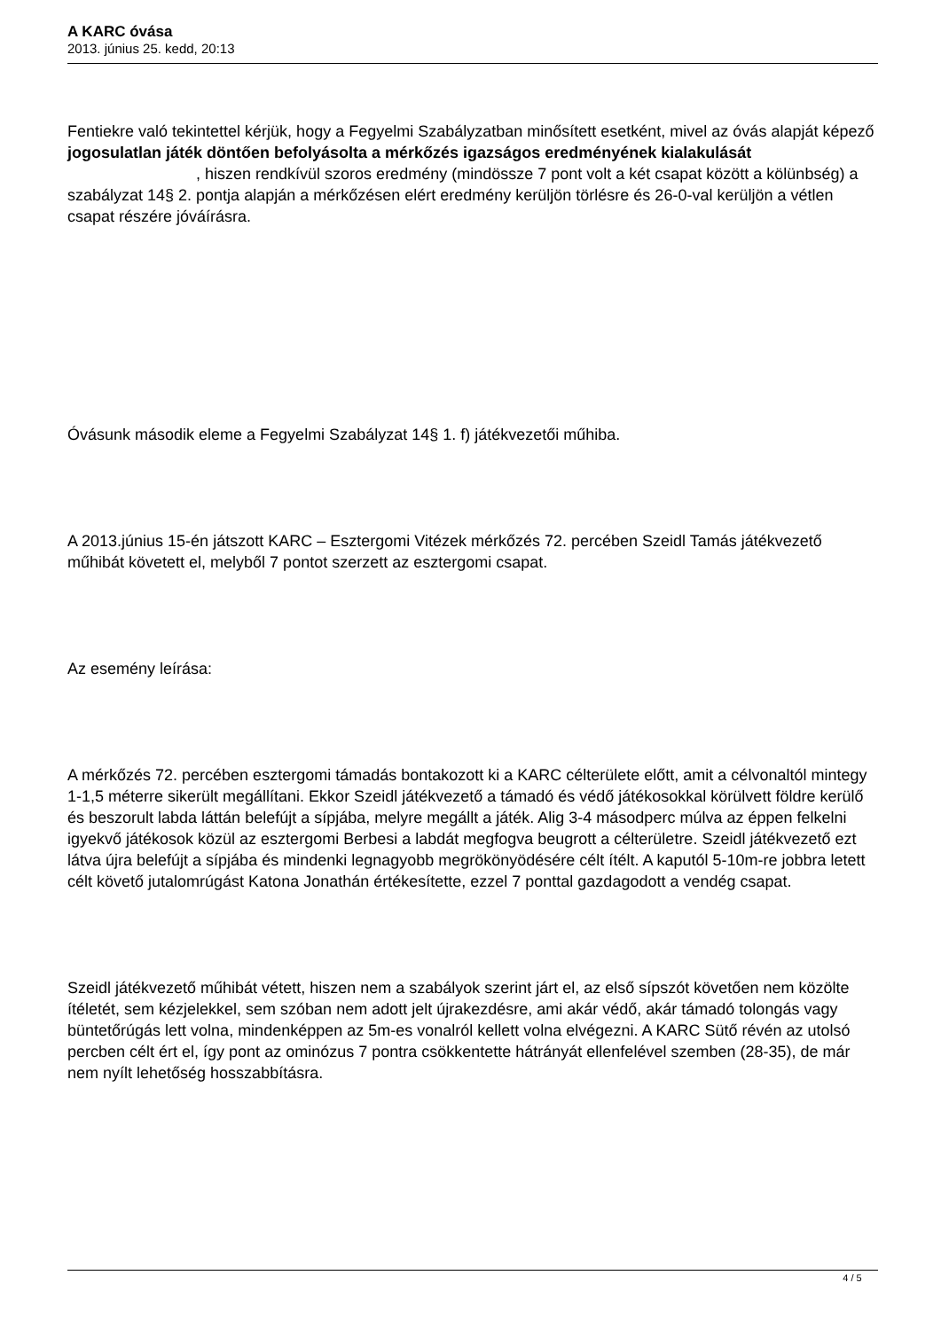A KARC óvása
2013. június 25. kedd, 20:13
Fentiekre való tekintettel kérjük, hogy a Fegyelmi Szabályzatban minősített esetként, mivel az óvás alapját képező jogosulatlan játék döntően befolyásolta a mérkőzés igazságos eredményének kialakulását , hiszen rendkívül szoros eredmény (mindössze 7 pont volt a két csapat között a kölünbség) a szabályzat 14§ 2. pontja alapján a mérkőzésen elért eredmény kerüljön törlésre és 26-0-val kerüljön a vétlen csapat részére jóváírásra.
Óvásunk második eleme a Fegyelmi Szabályzat 14§ 1. f) játékvezetői műhiba.
A 2013.június 15-én játszott KARC – Esztergomi Vitézek mérkőzés 72. percében Szeidl Tamás játékvezető műhibát követett el, melyből 7 pontot szerzett az esztergomi csapat.
Az esemény leírása:
A mérkőzés 72. percében esztergomi támadás bontakozott ki a KARC célterülete előtt, amit a célvonaltól mintegy 1-1,5 méterre sikerült megállítani. Ekkor Szeidl játékvezető a támadó és védő játékosokkal körülvett földre kerülő és beszorult labda láttán belefújt a sípjába, melyre megállt a játék. Alig 3-4 másodperc múlva az éppen felkelni igyekvő játékosok közül az esztergomi Berbesi a labdát megfogva beugrott a célterületre. Szeidl játékvezető ezt látva újra belefújt a sípjába és mindenki legnagyobb megrökönyödésére célt ítélt. A kaputól 5-10m-re jobbra letett célt követő jutalomrúgást Katona Jonathán értékesítette, ezzel 7 ponttal gazdagodott a vendég csapat.
Szeidl játékvezető műhibát vétett, hiszen nem a szabályok szerint járt el, az első sípszót követően nem közölte ítéletét, sem kézjelekkel, sem szóban nem adott jelt újrakezdésre, ami akár védő, akár támadó tolongás vagy büntetőrúgás lett volna, mindenképpen az 5m-es vonalról kellett volna elvégezni. A KARC Sütő révén az utolsó percben célt ért el, így pont az ominózus 7 pontra csökkentette hátrányát ellenfelével szemben (28-35), de már nem nyílt lehetőség hosszabbításra.
4 / 5